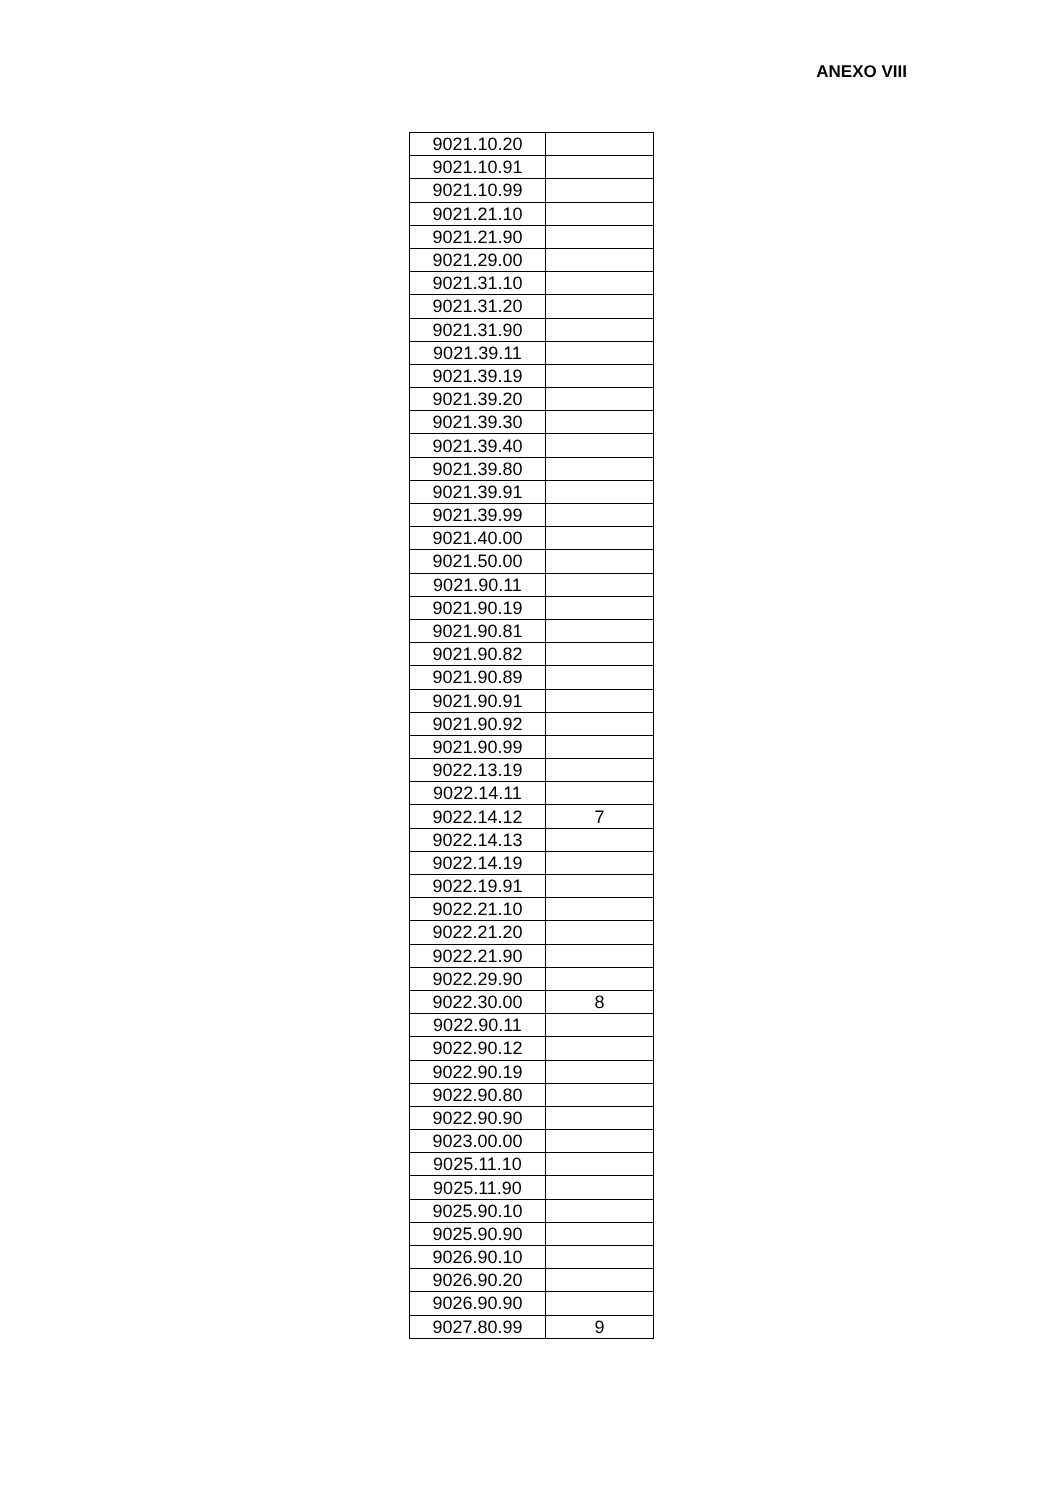ANEXO VIII
| 9021.10.20 | |
| 9021.10.91 | |
| 9021.10.99 | |
| 9021.21.10 | |
| 9021.21.90 | |
| 9021.29.00 | |
| 9021.31.10 | |
| 9021.31.20 | |
| 9021.31.90 | |
| 9021.39.11 | |
| 9021.39.19 | |
| 9021.39.20 | |
| 9021.39.30 | |
| 9021.39.40 | |
| 9021.39.80 | |
| 9021.39.91 | |
| 9021.39.99 | |
| 9021.40.00 | |
| 9021.50.00 | |
| 9021.90.11 | |
| 9021.90.19 | |
| 9021.90.81 | |
| 9021.90.82 | |
| 9021.90.89 | |
| 9021.90.91 | |
| 9021.90.92 | |
| 9021.90.99 | |
| 9022.13.19 | |
| 9022.14.11 | |
| 9022.14.12 | 7 |
| 9022.14.13 | |
| 9022.14.19 | |
| 9022.19.91 | |
| 9022.21.10 | |
| 9022.21.20 | |
| 9022.21.90 | |
| 9022.29.90 | |
| 9022.30.00 | 8 |
| 9022.90.11 | |
| 9022.90.12 | |
| 9022.90.19 | |
| 9022.90.80 | |
| 9022.90.90 | |
| 9023.00.00 | |
| 9025.11.10 | |
| 9025.11.90 | |
| 9025.90.10 | |
| 9025.90.90 | |
| 9026.90.10 | |
| 9026.90.20 | |
| 9026.90.90 | |
| 9027.80.99 | 9 |